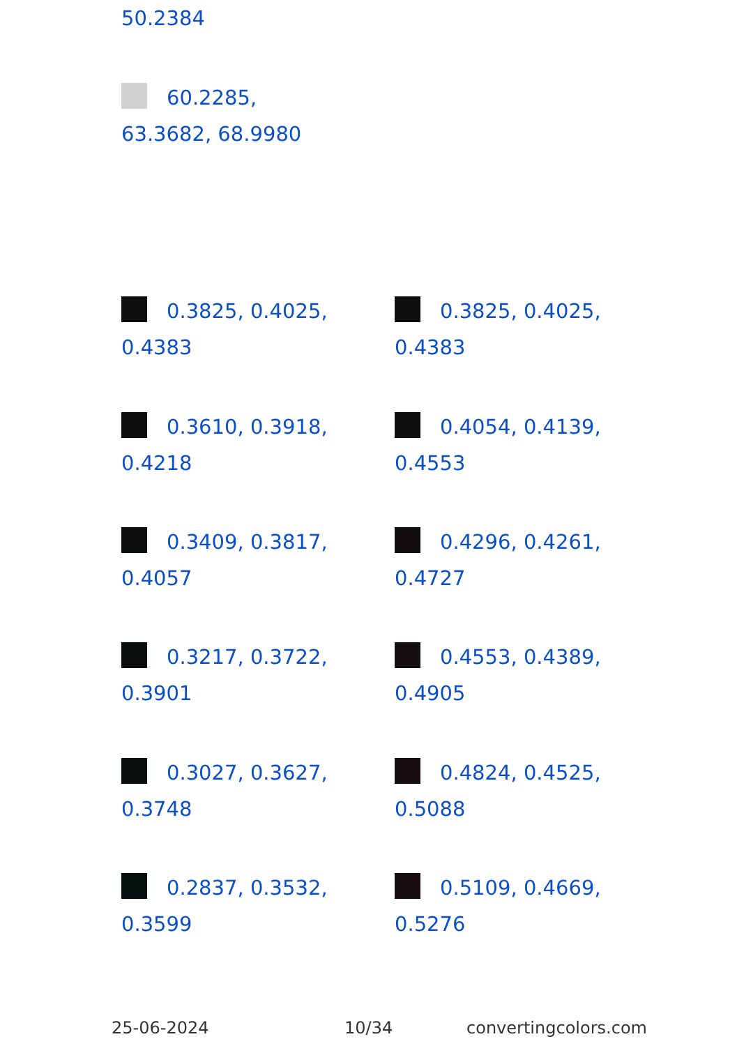50.2384
60.2285, 63.3682, 68.9980
0.3825, 0.4025, 0.4383
0.3825, 0.4025, 0.4383
0.3610, 0.3918, 0.4218
0.4054, 0.4139, 0.4553
0.3409, 0.3817, 0.4057
0.4296, 0.4261, 0.4727
0.3217, 0.3722, 0.3901
0.4553, 0.4389, 0.4905
0.3027, 0.3627, 0.3748
0.4824, 0.4525, 0.5088
0.2837, 0.3532, 0.3599
0.5109, 0.4669, 0.5276
25-06-2024 10/34 convertingcolors.com